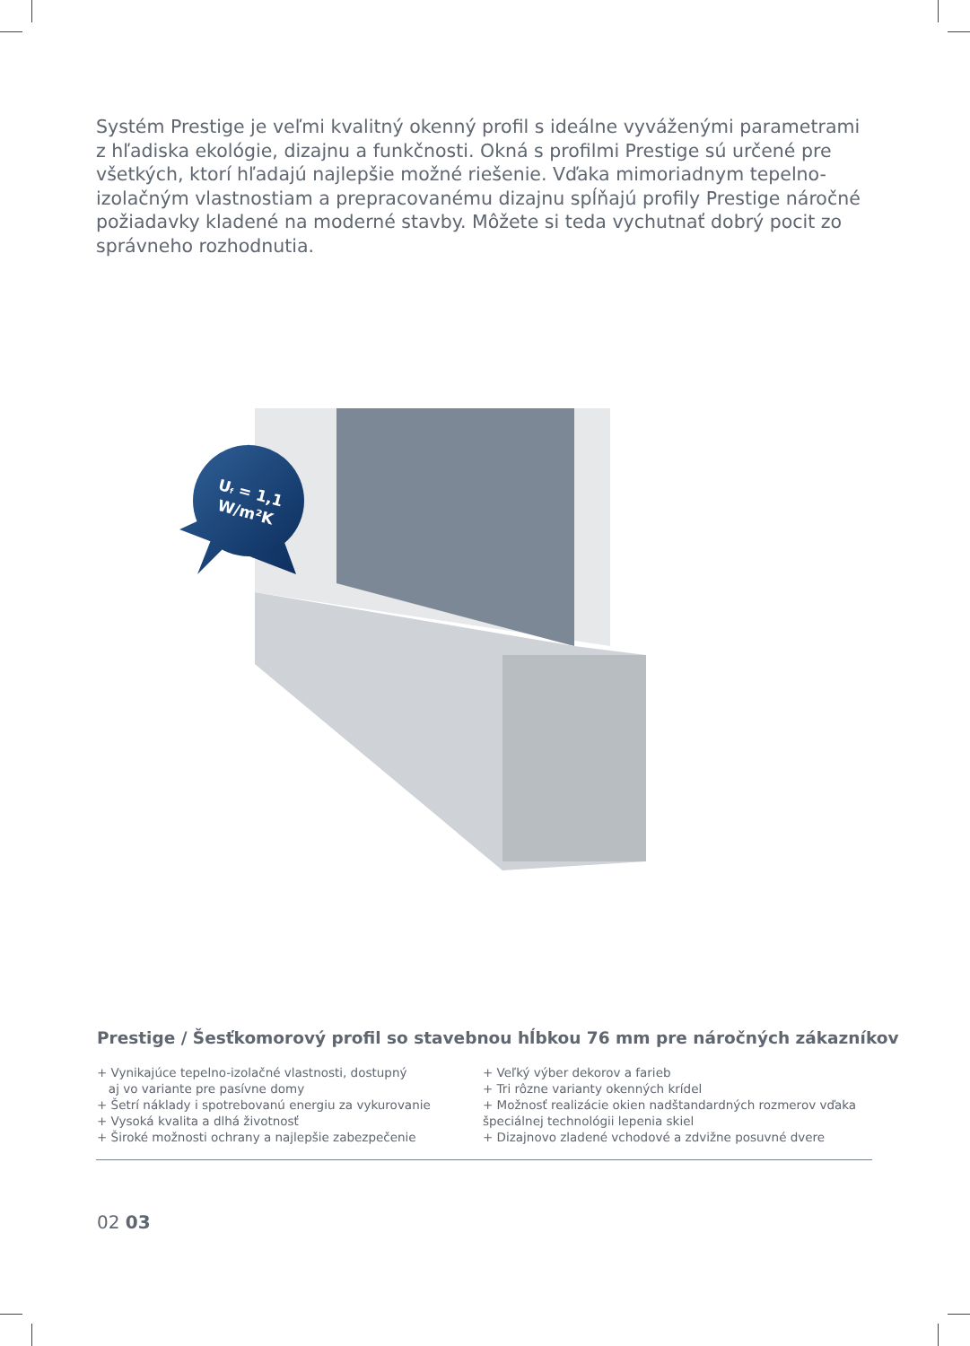Systém Prestige je veľmi kvalitný okenný profil s ideálne vyváženými parametrami z hľadiska ekológie, dizajnu a funkčnosti. Okná s profilmi Prestige sú určené pre všetkých, ktorí hľadajú najlepšie možné riešenie. Vďaka mimoriadnym tepelno-izolačným vlastnostiam a prepracovanému dizajnu spĺňajú profily Prestige náročné požiadavky kladené na moderné stavby. Môžete si teda vychutnať dobrý pocit zo správneho rozhodnutia.
Uf = 1,1
W/m²K
Prestige / Šesťkomorový profil so stavebnou hĺbkou 76 mm pre náročných zákazníkov
+ Vynikajúce tepelno-izolačné vlastnosti, dostupný
aj vo variante pre pasívne domy
+ Šetrí náklady i spotrebovanú energiu za vykurovanie
+ Vysoká kvalita a dlhá životnosť
+ Široké možnosti ochrany a najlepšie zabezpečenie
+ Veľký výber dekorov a farieb
+ Tri rôzne varianty okenných krídel
+ Možnosť realizácie okien nadštandardných rozmerov vďaka špeciálnej technológii lepenia skiel
+ Dizajnovo zladené vchodové a zdvižne posuvné dvere
02 03